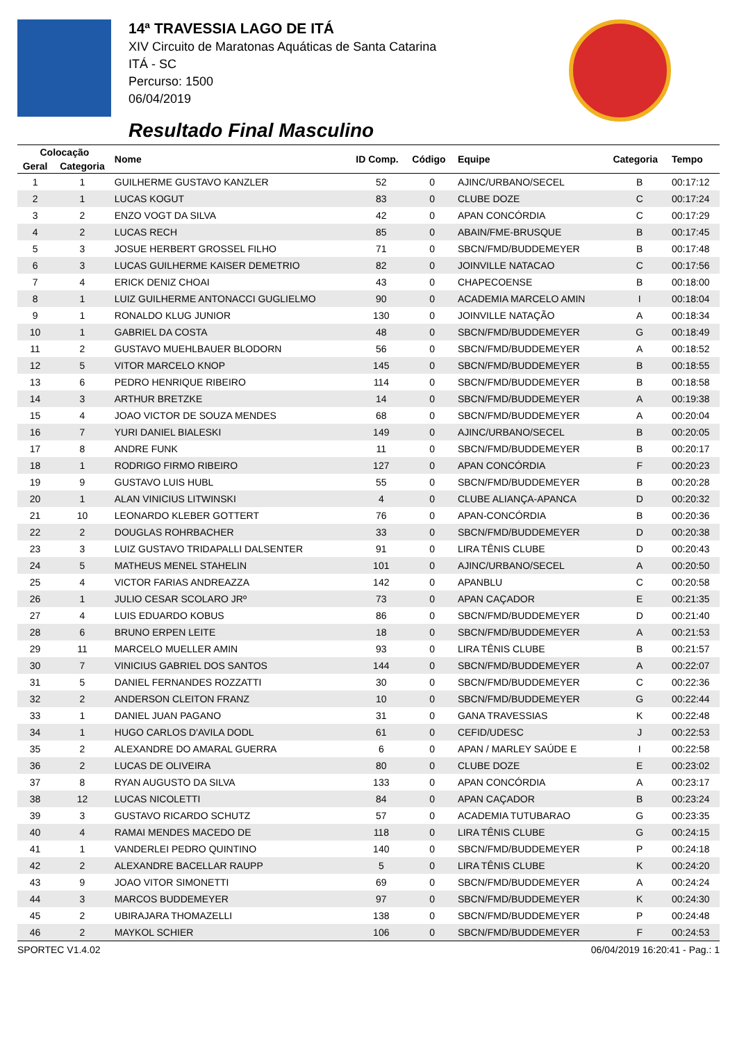14ª TRAVESSIA LAGO DE ITÁ
XIV Circuito de Maratonas Aquáticas de Santa Catarina
ITÁ - SC
Percurso: 1500
06/04/2019
Resultado Final Masculino
| Colocação | | Nome | ID Comp. | Código | Equipe | Categoria | Tempo |
| --- | --- | --- | --- | --- | --- | --- | --- |
| Geral | Categoria | | | | | | |
| 1 | 1 | GUILHERME GUSTAVO KANZLER | 52 | 0 | AJINC/URBANO/SECEL | B | 00:17:12 |
| 2 | 1 | LUCAS KOGUT | 83 | 0 | CLUBE DOZE | C | 00:17:24 |
| 3 | 2 | ENZO VOGT DA SILVA | 42 | 0 | APAN CONCÓRDIA | C | 00:17:29 |
| 4 | 2 | LUCAS RECH | 85 | 0 | ABAIN/FME-BRUSQUE | B | 00:17:45 |
| 5 | 3 | JOSUE HERBERT GROSSEL FILHO | 71 | 0 | SBCN/FMD/BUDDEMEYER | B | 00:17:48 |
| 6 | 3 | LUCAS GUILHERME KAISER DEMETRIO | 82 | 0 | JOINVILLE NATACAO | C | 00:17:56 |
| 7 | 4 | ERICK DENIZ CHOAI | 43 | 0 | CHAPECOENSE | B | 00:18:00 |
| 8 | 1 | LUIZ GUILHERME ANTONACCI GUGLIELMO | 90 | 0 | ACADEMIA MARCELO AMIN | I | 00:18:04 |
| 9 | 1 | RONALDO KLUG JUNIOR | 130 | 0 | JOINVILLE NATAÇÃO | A | 00:18:34 |
| 10 | 1 | GABRIEL DA COSTA | 48 | 0 | SBCN/FMD/BUDDEMEYER | G | 00:18:49 |
| 11 | 2 | GUSTAVO MUEHLBAUER BLODORN | 56 | 0 | SBCN/FMD/BUDDEMEYER | A | 00:18:52 |
| 12 | 5 | VITOR MARCELO KNOP | 145 | 0 | SBCN/FMD/BUDDEMEYER | B | 00:18:55 |
| 13 | 6 | PEDRO HENRIQUE RIBEIRO | 114 | 0 | SBCN/FMD/BUDDEMEYER | B | 00:18:58 |
| 14 | 3 | ARTHUR BRETZKE | 14 | 0 | SBCN/FMD/BUDDEMEYER | A | 00:19:38 |
| 15 | 4 | JOAO VICTOR DE SOUZA MENDES | 68 | 0 | SBCN/FMD/BUDDEMEYER | A | 00:20:04 |
| 16 | 7 | YURI DANIEL BIALESKI | 149 | 0 | AJINC/URBANO/SECEL | B | 00:20:05 |
| 17 | 8 | ANDRE FUNK | 11 | 0 | SBCN/FMD/BUDDEMEYER | B | 00:20:17 |
| 18 | 1 | RODRIGO FIRMO RIBEIRO | 127 | 0 | APAN CONCÓRDIA | F | 00:20:23 |
| 19 | 9 | GUSTAVO LUIS HUBL | 55 | 0 | SBCN/FMD/BUDDEMEYER | B | 00:20:28 |
| 20 | 1 | ALAN VINICIUS LITWINSKI | 4 | 0 | CLUBE ALIANÇA-APANCA | D | 00:20:32 |
| 21 | 10 | LEONARDO KLEBER GOTTERT | 76 | 0 | APAN-CONCÓRDIA | B | 00:20:36 |
| 22 | 2 | DOUGLAS ROHRBACHER | 33 | 0 | SBCN/FMD/BUDDEMEYER | D | 00:20:38 |
| 23 | 3 | LUIZ GUSTAVO TRIDAPALLI DALSENTER | 91 | 0 | LIRA TÊNIS CLUBE | D | 00:20:43 |
| 24 | 5 | MATHEUS MENEL STAHELIN | 101 | 0 | AJINC/URBANO/SECEL | A | 00:20:50 |
| 25 | 4 | VICTOR FARIAS ANDREAZZA | 142 | 0 | APANBLU | C | 00:20:58 |
| 26 | 1 | JULIO CESAR SCOLARO JRº | 73 | 0 | APAN CAÇADOR | E | 00:21:35 |
| 27 | 4 | LUIS EDUARDO KOBUS | 86 | 0 | SBCN/FMD/BUDDEMEYER | D | 00:21:40 |
| 28 | 6 | BRUNO ERPEN LEITE | 18 | 0 | SBCN/FMD/BUDDEMEYER | A | 00:21:53 |
| 29 | 11 | MARCELO MUELLER AMIN | 93 | 0 | LIRA TÊNIS CLUBE | B | 00:21:57 |
| 30 | 7 | VINICIUS GABRIEL DOS SANTOS | 144 | 0 | SBCN/FMD/BUDDEMEYER | A | 00:22:07 |
| 31 | 5 | DANIEL FERNANDES ROZZATTI | 30 | 0 | SBCN/FMD/BUDDEMEYER | C | 00:22:36 |
| 32 | 2 | ANDERSON CLEITON FRANZ | 10 | 0 | SBCN/FMD/BUDDEMEYER | G | 00:22:44 |
| 33 | 1 | DANIEL JUAN PAGANO | 31 | 0 | GANA TRAVESSIAS | K | 00:22:48 |
| 34 | 1 | HUGO CARLOS D'AVILA DODL | 61 | 0 | CEFID/UDESC | J | 00:22:53 |
| 35 | 2 | ALEXANDRE DO AMARAL GUERRA | 6 | 0 | APAN / MARLEY SAÚDE E | I | 00:22:58 |
| 36 | 2 | LUCAS DE OLIVEIRA | 80 | 0 | CLUBE DOZE | E | 00:23:02 |
| 37 | 8 | RYAN AUGUSTO DA SILVA | 133 | 0 | APAN CONCÓRDIA | A | 00:23:17 |
| 38 | 12 | LUCAS NICOLETTI | 84 | 0 | APAN CAÇADOR | B | 00:23:24 |
| 39 | 3 | GUSTAVO RICARDO SCHUTZ | 57 | 0 | ACADEMIA TUTUBARAO | G | 00:23:35 |
| 40 | 4 | RAMAI MENDES MACEDO DE | 118 | 0 | LIRA TÊNIS CLUBE | G | 00:24:15 |
| 41 | 1 | VANDERLEI PEDRO QUINTINO | 140 | 0 | SBCN/FMD/BUDDEMEYER | P | 00:24:18 |
| 42 | 2 | ALEXANDRE BACELLAR RAUPP | 5 | 0 | LIRA TÊNIS CLUBE | K | 00:24:20 |
| 43 | 9 | JOAO VITOR SIMONETTI | 69 | 0 | SBCN/FMD/BUDDEMEYER | A | 00:24:24 |
| 44 | 3 | MARCOS BUDDEMEYER | 97 | 0 | SBCN/FMD/BUDDEMEYER | K | 00:24:30 |
| 45 | 2 | UBIRAJARA THOMAZELLI | 138 | 0 | SBCN/FMD/BUDDEMEYER | P | 00:24:48 |
| 46 | 2 | MAYKOL SCHIER | 106 | 0 | SBCN/FMD/BUDDEMEYER | F | 00:24:53 |
SPORTEC V1.4.02 06/04/2019 16:20:41 - Pag.: 1